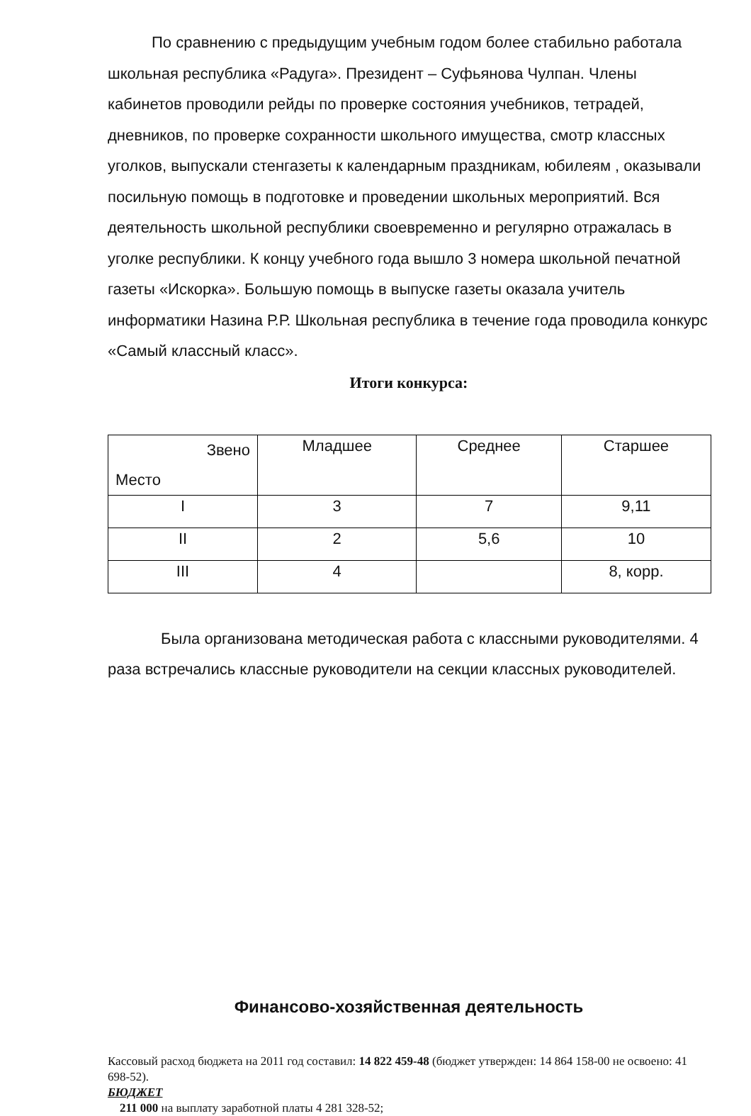По сравнению с предыдущим учебным годом более стабильно работала школьная республика «Радуга». Президент – Суфьянова Чулпан. Члены кабинетов проводили рейды по проверке состояния учебников, тетрадей, дневников, по проверке сохранности школьного имущества, смотр классных уголков, выпускали стенгазеты к календарным праздникам, юбилеям , оказывали посильную помощь в подготовке и проведении школьных мероприятий. Вся деятельность школьной республики своевременно и регулярно отражалась в уголке республики. К концу учебного года вышло 3 номера школьной печатной газеты «Искорка». Большую помощь в выпуске газеты оказала учитель информатики Назина Р.Р. Школьная республика в течение года проводила конкурс «Самый классный класс».
Итоги конкурса:
| Звено Место | Младшее | Среднее | Старшее |
| I | 3 | 7 | 9,11 |
| II | 2 | 5,6 | 10 |
| III | 4 | | 8, корр. |
Была организована методическая работа с классными руководителями. 4 раза встречались классные руководители на секции классных руководителей.
Финансово-хозяйственная деятельность
Кассовый расход бюджета на 2011 год составил: 14 822 459-48 (бюджет утвержден: 14 864 158-00 не освоено: 41 698-52).
БЮДЖЕТ
211 000 на выплату заработной платы 4 281 328-52;